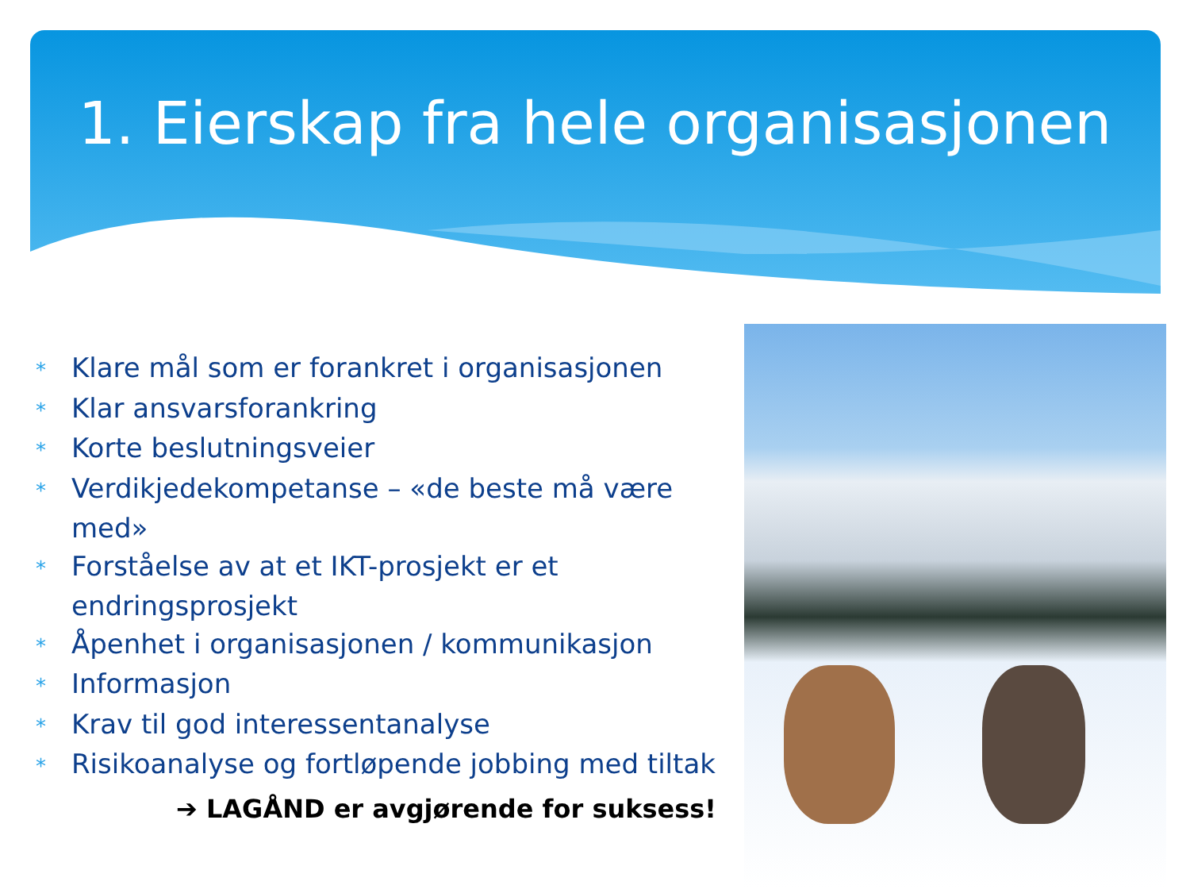1. Eierskap fra hele organisasjonen
* Klare mål som er forankret i organisasjonen
* Klar ansvarsforankring
* Korte beslutningsveier
* Verdikjedekompetanse – «de beste må være med»
* Forståelse av at et IKT-prosjekt er et endringsprosjekt
* Åpenhet i organisasjonen / kommunikasjon
* Informasjon
* Krav til god interessentanalyse
* Risikoanalyse og fortløpende jobbing med tiltak
➔ LAGÅND er avgjørende for suksess!